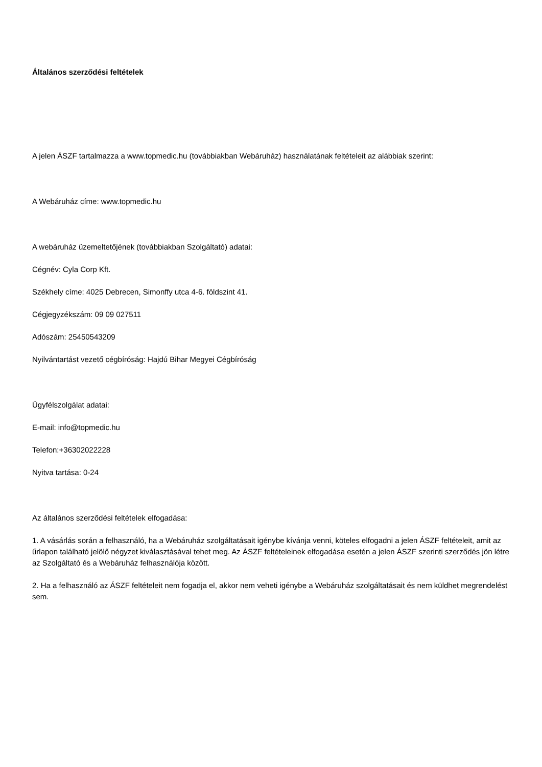Általános szerződési feltételek
A jelen ÁSZF tartalmazza a www.topmedic.hu (továbbiakban Webáruház) használatának feltételeit az alábbiak szerint:
A Webáruház címe: www.topmedic.hu
A webáruház üzemeltetőjének (továbbiakban Szolgáltató) adatai:
Cégnév: Cyla Corp Kft.
Székhely címe: 4025 Debrecen, Simonffy utca 4-6. földszint 41.
Cégjegyzékszám: 09 09 027511
Adószám: 25450543209
Nyilvántartást vezető cégbíróság: Hajdú Bihar Megyei Cégbíróság
Ügyfélszolgálat adatai:
E-mail: info@topmedic.hu
Telefon:+36302022228
Nyitva tartása: 0-24
Az általános szerződési feltételek elfogadása:
1. A vásárlás során a felhasználó, ha a Webáruház szolgáltatásait igénybe kívánja venni, köteles elfogadni a jelen ÁSZF feltételeit, amit az űrlapon található jelölő négyzet kiválasztásával tehet meg. Az ÁSZF feltételeinek elfogadása esetén a jelen ÁSZF szerinti szerződés jön létre az Szolgáltató és a Webáruház felhasználója között.
2. Ha a felhasználó az ÁSZF feltételeit nem fogadja el, akkor nem veheti igénybe a Webáruház szolgáltatásait és nem küldhet megrendelést sem.